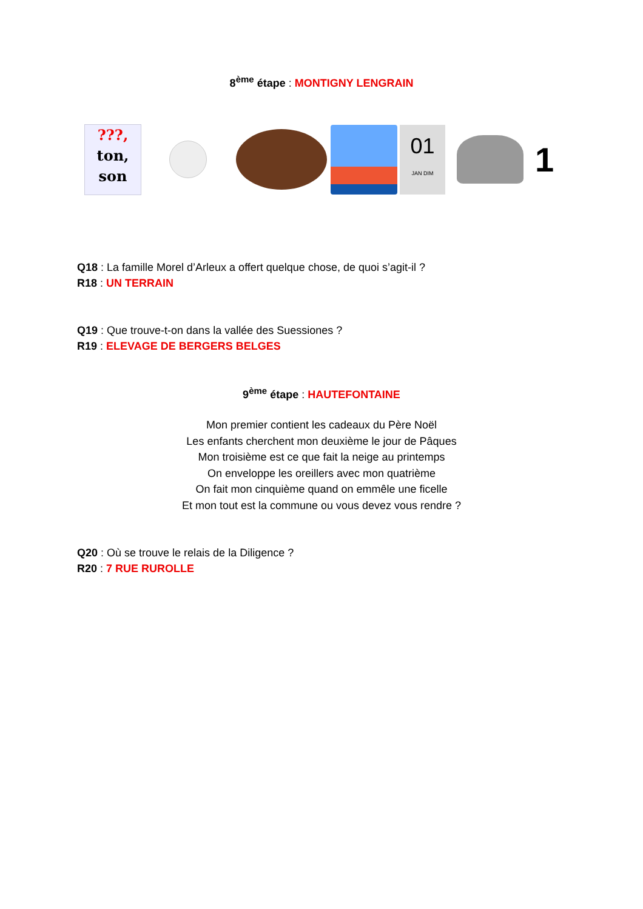8<sup>ème</sup> étape : MONTIGNY LENGRAIN
???,
ton,
son
01
JAN DIM
1
Q18 : La famille Morel d’Arleux a offert quelque chose, de quoi s’agit-il ?
R18 : UN TERRAIN
Q19 : Que trouve-t-on dans la vallée des Suessiones ?
R19 : ELEVAGE DE BERGERS BELGES
9<sup>ème</sup> étape : HAUTEFONTAINE
Mon premier contient les cadeaux du Père Noël
Les enfants cherchent mon deuxième le jour de Pâques
Mon troisième est ce que fait la neige au printemps
On enveloppe les oreillers avec mon quatrième
On fait mon cinquième quand on emmêle une ficelle
Et mon tout est la commune ou vous devez vous rendre ?
Q20 : Où se trouve le relais de la Diligence ?
R20 : 7 RUE RUROLLE